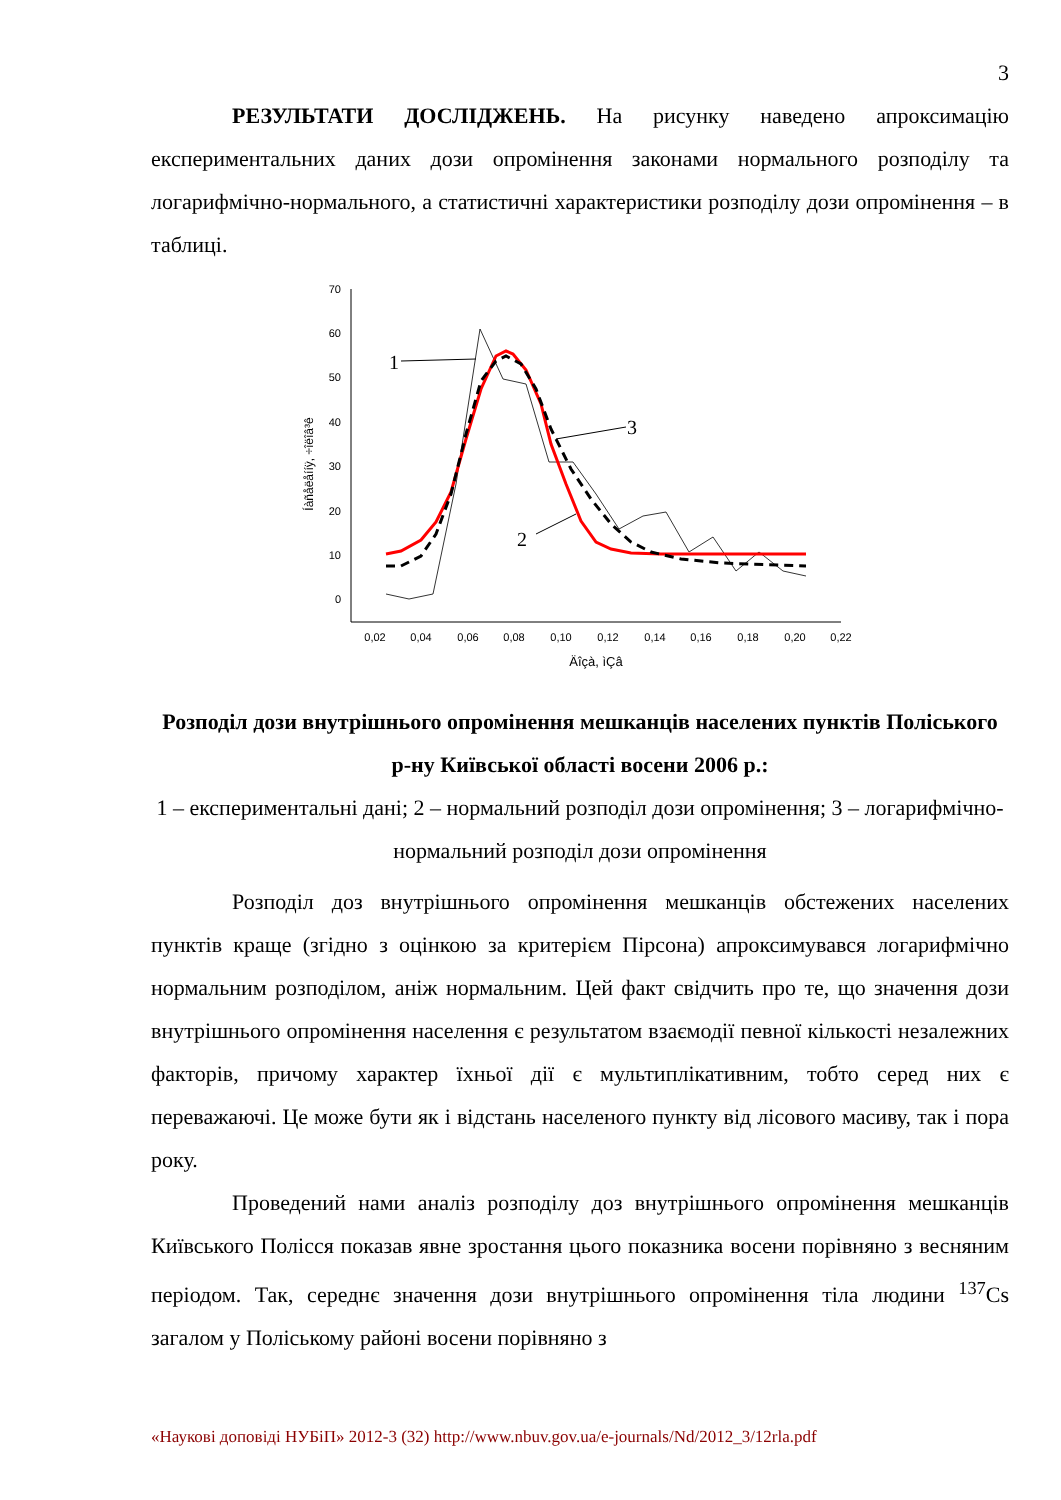3
РЕЗУЛЬТАТИ ДОСЛІДЖЕНЬ. На рисунку наведено апроксимацію експериментальних даних дози опромінення законами нормального розподілу та логарифмічно-нормального, а статистичні характеристики розподілу дози опромінення – в таблиці.
70
60
50
40
30
20
10
0
0,02
0,04
0,06
0,08
0,10
0,12
0,14
0,16
0,18
0,20
0,22
Äîçà, ìÇâ
Íàñåëåííÿ, ÷îëîâ³ê
1
3
2
Розподіл дози внутрішнього опромінення мешканців населених пунктів Поліського р-ну Київської області восени 2006 р.:
1 – експериментальні дані; 2 – нормальний розподіл дози опромінення; 3 – логарифмічно-нормальний розподіл дози опромінення
Розподіл доз внутрішнього опромінення мешканців обстежених населених пунктів краще (згідно з оцінкою за критерієм Пірсона) апроксимувався логарифмічно нормальним розподілом, аніж нормальним. Цей факт свідчить про те, що значення дози внутрішнього опромінення населення є результатом взаємодії певної кількості незалежних факторів, причому характер їхньої дії є мультиплікативним, тобто серед них є переважаючі. Це може бути як і відстань населеного пункту від лісового масиву, так і пора року.
Проведений нами аналіз розподілу доз внутрішнього опромінення мешканців Київського Полісся показав явне зростання цього показника восени порівняно з весняним періодом. Так, середнє значення дози внутрішнього опромінення тіла людини <sup>137</sup>Cs загалом у Поліському районі восени порівняно з
«Наукові доповіді НУБіП» 2012-3 (32) http://www.nbuv.gov.ua/e-journals/Nd/2012_3/12rla.pdf